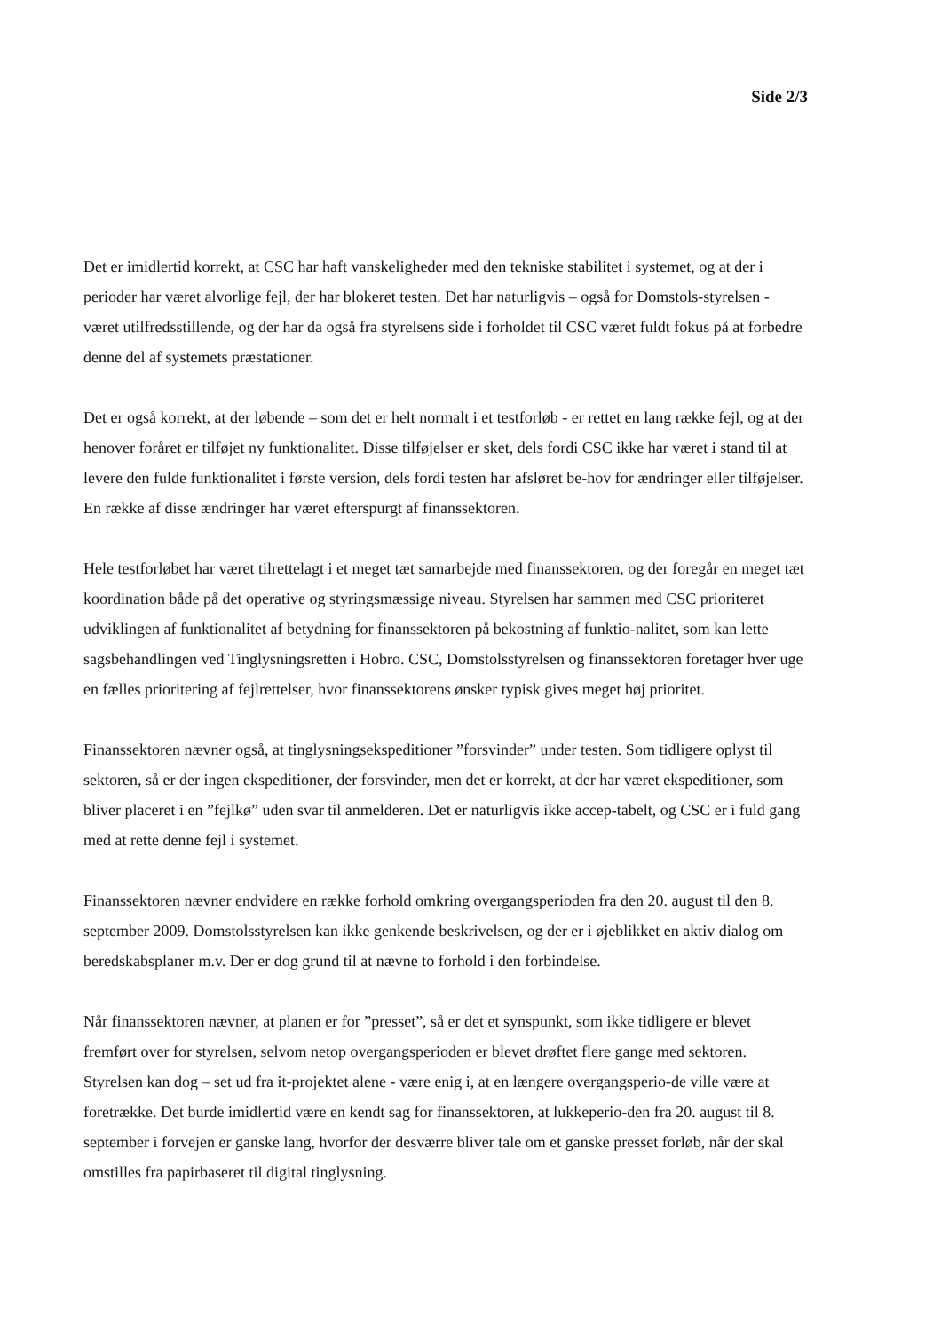Side 2/3
Det er imidlertid korrekt, at CSC har haft vanskeligheder med den tekniske stabilitet i systemet, og at der i perioder har været alvorlige fejl, der har blokeret testen. Det har naturligvis – også for Domstols-styrelsen - været utilfredsstillende, og der har da også fra styrelsens side i forholdet til CSC været fuldt fokus på at forbedre denne del af systemets præstationer.
Det er også korrekt, at der løbende – som det er helt normalt i et testforløb - er rettet en lang række fejl, og at der henover foråret er tilføjet ny funktionalitet. Disse tilføjelser er sket, dels fordi CSC ikke har været i stand til at levere den fulde funktionalitet i første version, dels fordi testen har afsløret be-hov for ændringer eller tilføjelser. En række af disse ændringer har været efterspurgt af finanssektoren.
Hele testforløbet har været tilrettelagt i et meget tæt samarbejde med finanssektoren, og der foregår en meget tæt koordination både på det operative og styringsmæssige niveau. Styrelsen har sammen med CSC prioriteret udviklingen af funktionalitet af betydning for finanssektoren på bekostning af funktio-nalitet, som kan lette sagsbehandlingen ved Tinglysningsretten i Hobro. CSC, Domstolsstyrelsen og finanssektoren foretager hver uge en fælles prioritering af fejlrettelser, hvor finanssektorens ønsker typisk gives meget høj prioritet.
Finanssektoren nævner også, at tinglysningsekspeditioner ”forsvinder” under testen. Som tidligere oplyst til sektoren, så er der ingen ekspeditioner, der forsvinder, men det er korrekt, at der har været ekspeditioner, som bliver placeret i en ”fejlkø” uden svar til anmelderen. Det er naturligvis ikke accep-tabelt, og CSC er i fuld gang med at rette denne fejl i systemet.
Finanssektoren nævner endvidere en række forhold omkring overgangsperioden fra den 20. august til den 8. september 2009. Domstolsstyrelsen kan ikke genkende beskrivelsen, og der er i øjeblikket en aktiv dialog om beredskabsplaner m.v. Der er dog grund til at nævne to forhold i den forbindelse.
Når finanssektoren nævner, at planen er for ”presset”, så er det et synspunkt, som ikke tidligere er blevet fremført over for styrelsen, selvom netop overgangsperioden er blevet drøftet flere gange med sektoren. Styrelsen kan dog – set ud fra it-projektet alene - være enig i, at en længere overgangsperio-de ville være at foretrække. Det burde imidlertid være en kendt sag for finanssektoren, at lukkeperio-den fra 20. august til 8. september i forvejen er ganske lang, hvorfor der desværre bliver tale om et ganske presset forløb, når der skal omstilles fra papirbaseret til digital tinglysning.